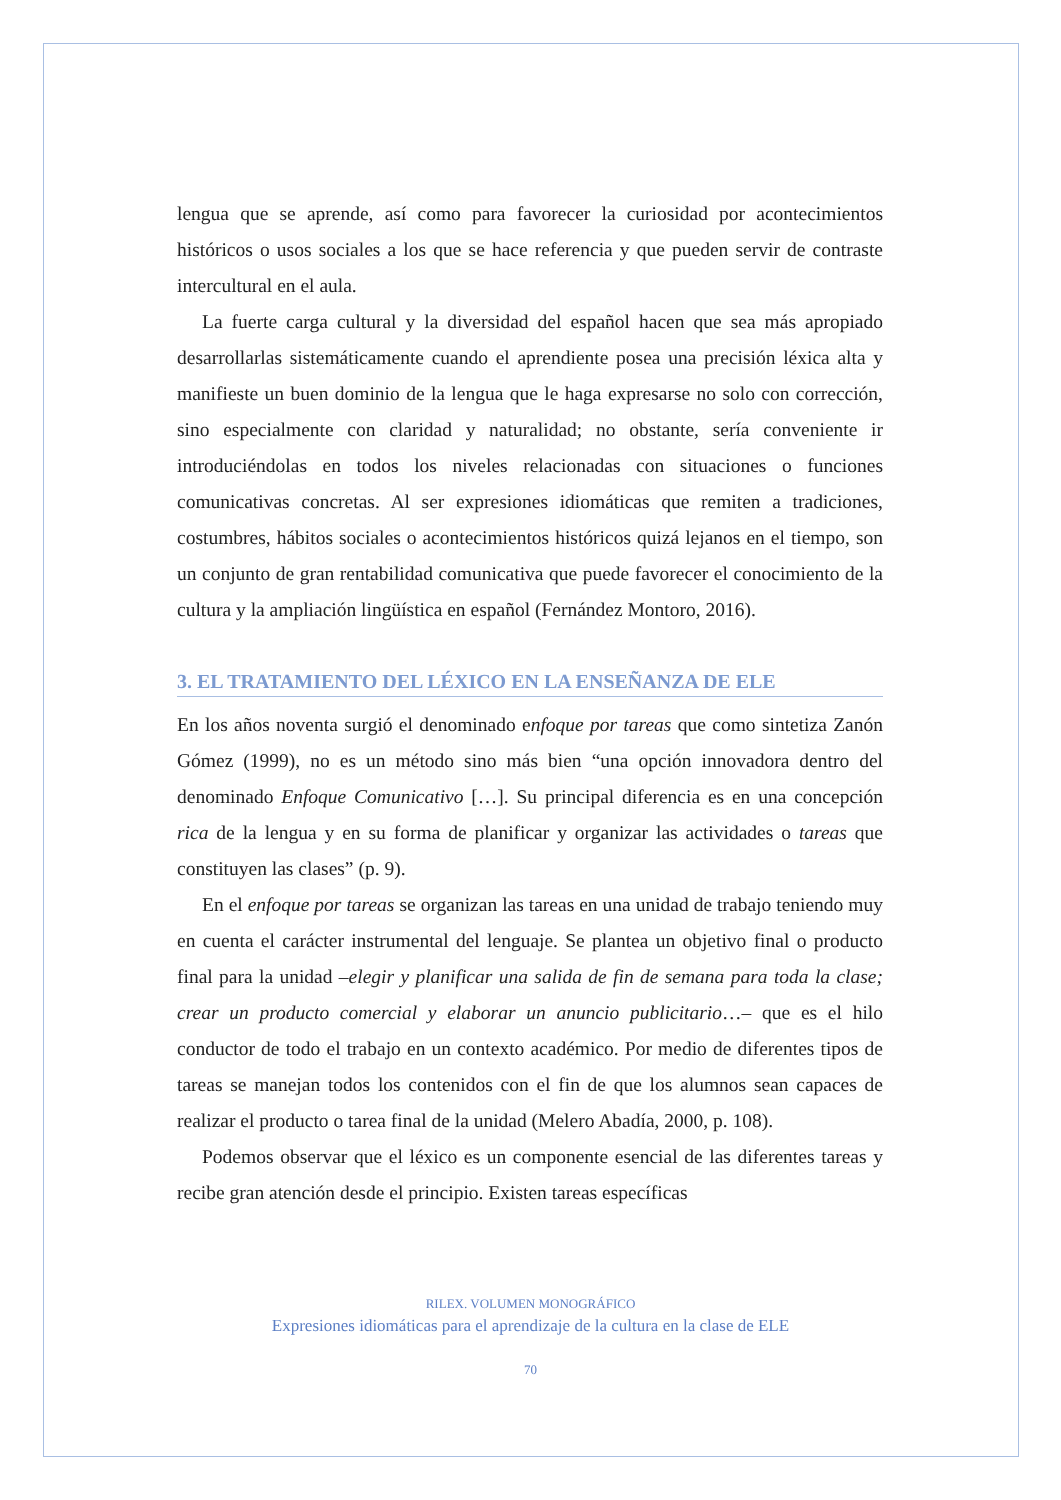lengua que se aprende, así como para favorecer la curiosidad por aconteci­mientos históricos o usos sociales a los que se hace referencia y que pueden servir de contraste intercultural en el aula.
La fuerte carga cultural y la diversidad del español hacen que sea más apropiado desarrollarlas sistemáticamente cuando el aprendiente posea una precisión léxica alta y manifieste un buen dominio de la lengua que le haga expresarse no solo con corrección, sino especialmente con claridad y natu­ralidad; no obstante, sería conveniente ir introduciéndolas en todos los nive­les relacionadas con situaciones o funciones comunicativas concretas. Al ser expresiones idiomáticas que remiten a tradiciones, costumbres, hábitos socia­les o acontecimientos históricos quizá lejanos en el tiempo, son un conjunto de gran rentabilidad comunicativa que puede favorecer el conocimiento de la cultura y la ampliación lingüística en español (Fernández Montoro, 2016).
3. EL TRATAMIENTO DEL LÉXICO EN LA ENSEÑANZA DE ELE
En los años noventa surgió el denominado enfoque por tareas que como sintetiza Zanón Gómez (1999), no es un método sino más bien “una opción innovadora dentro del denominado Enfoque Comunicativo […]. Su principal diferencia es en una concepción rica de la lengua y en su forma de planificar y organizar las actividades o tareas que constituyen las clases” (p. 9).
En el enfoque por tareas se organizan las tareas en una unidad de trabajo teniendo muy en cuenta el carácter instrumental del lenguaje. Se plantea un objetivo final o producto final para la unidad –elegir y planificar una salida de fin de semana para toda la clase; crear un producto comercial y elaborar un anuncio publicitario…– que es el hilo conductor de todo el trabajo en un contexto académico. Por medio de diferentes tipos de tareas se manejan todos los contenidos con el fin de que los alumnos sean capaces de realizar el producto o tarea final de la unidad (Melero Abadía, 2000, p. 108).
Podemos observar que el léxico es un componente esencial de las diferen­tes tareas y recibe gran atención desde el principio. Existen tareas específicas
RILEX. VOLUMEN MONOGRÁFICO
Expresiones idiomáticas para el aprendizaje de la cultura en la clase de ELE
70